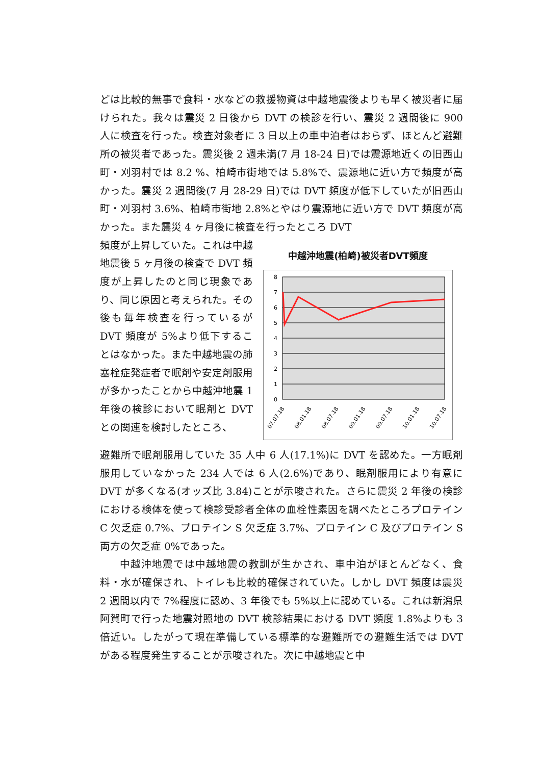どは比較的無事で食料・水などの救援物資は中越地震後よりも早く被災者に届けられた。我々は震災 2 日後から DVT の検診を行い、震災 2 週間後に 900 人に検査を行った。検査対象者に 3 日以上の車中泊者はおらず、ほとんど避難所の被災者であった。震災後 2 週未満(7 月 18-24 日)では震源地近くの旧西山町・刈羽村では 8.2 %、柏崎市街地では 5.8%で、震源地に近い方で頻度が高かった。震災 2 週間後(7 月 28-29 日)では DVT 頻度が低下していたが旧西山町・刈羽村 3.6%、柏崎市街地 2.8%とやはり震源地に近い方で DVT 頻度が高かった。また震災 4 ヶ月後に検査を行ったところ DVT
頻度が上昇していた。これは中越地震後 5 ヶ月後の検査で DVT 頻度が上昇したのと同じ現象であり、同じ原因と考えられた。その後も毎年検査を行っているが DVT 頻度が 5%より低下することはなかった。また中越地震の肺塞栓症発症者で眠剤や安定剤服用が多かったことから中越沖地震 1 年後の検診において眠剤と DVT との関連を検討したところ、
中越沖地震(柏崎)被災者DVT頻度
8
7
6
5
4
3
2
1
0
07.07.18
08.01.18
08.07.18
09.01.18
09.07.18
10.01.18
10.07.18
避難所で眠剤服用していた 35 人中 6 人(17.1%)に DVT を認めた。一方眠剤服用していなかった 234 人では 6 人(2.6%)であり、眠剤服用により有意に DVT が多くなる(オッズ比 3.84)ことが示唆された。さらに震災 2 年後の検診における検体を使って検診受診者全体の血栓性素因を調べたところプロテイン C 欠乏症 0.7%、プロテイン S 欠乏症 3.7%、プロテイン C 及びプロテイン S 両方の欠乏症 0%であった。
中越沖地震では中越地震の教訓が生かされ、車中泊がほとんどなく、食料・水が確保され、トイレも比較的確保されていた。しかし DVT 頻度は震災 2 週間以内で 7%程度に認め、3 年後でも 5%以上に認めている。これは新潟県阿賀町で行った地震対照地の DVT 検診結果における DVT 頻度 1.8%よりも 3 倍近い。したがって現在準備している標準的な避難所での避難生活では DVT がある程度発生することが示唆された。次に中越地震と中